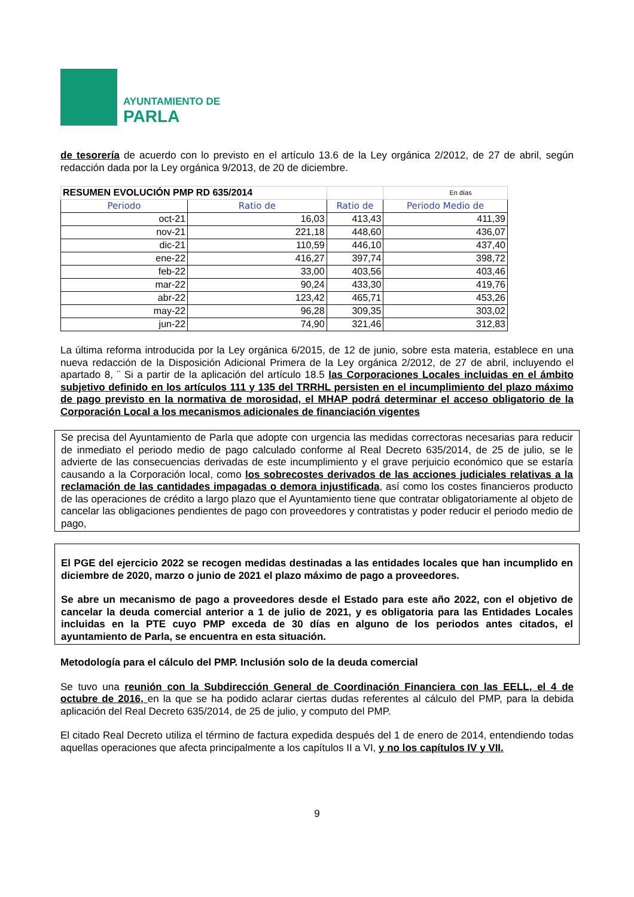AYUNTAMIENTO DE
PARLA
de tesorería de acuerdo con lo previsto en el artículo 13.6 de la Ley orgánica 2/2012, de 27 de abril, según redacción dada por la Ley orgánica 9/2013, de 20 de diciembre.
| RESUMEN EVOLUCIÓN PMP RD 635/2014 | | | En días |
| Periodo | Ratio de | Ratio de | Periodo Medio de |
| oct-21 | 16,03 | 413,43 | 411,39 |
| nov-21 | 221,18 | 448,60 | 436,07 |
| dic-21 | 110,59 | 446,10 | 437,40 |
| ene-22 | 416,27 | 397,74 | 398,72 |
| feb-22 | 33,00 | 403,56 | 403,46 |
| mar-22 | 90,24 | 433,30 | 419,76 |
| abr-22 | 123,42 | 465,71 | 453,26 |
| may-22 | 96,28 | 309,35 | 303,02 |
| jun-22 | 74,90 | 321,46 | 312,83 |
La última reforma introducida por la Ley orgánica 6/2015, de 12 de junio, sobre esta materia, establece en una nueva redacción de la Disposición Adicional Primera de la Ley orgánica 2/2012, de 27 de abril, incluyendo el apartado 8, ¨ Si a partir de la aplicación del artículo 18.5 las Corporaciones Locales incluidas en el ámbito subjetivo definido en los artículos 111 y 135 del TRRHL persisten en el incumplimiento del plazo máximo de pago previsto en la normativa de morosidad, el MHAP podrá determinar el acceso obligatorio de la Corporación Local a los mecanismos adicionales de financiación vigentes
Se precisa del Ayuntamiento de Parla que adopte con urgencia las medidas correctoras necesarias para reducir de inmediato el periodo medio de pago calculado conforme al Real Decreto 635/2014, de 25 de julio, se le advierte de las consecuencias derivadas de este incumplimiento y el grave perjuicio económico que se estaría causando a la Corporación local, como los sobrecostes derivados de las acciones judiciales relativas a la reclamación de las cantidades impagadas o demora injustificada, así como los costes financieros producto de las operaciones de crédito a largo plazo que el Ayuntamiento tiene que contratar obligatoriamente al objeto de cancelar las obligaciones pendientes de pago con proveedores y contratistas y poder reducir el periodo medio de pago,
El PGE del ejercicio 2022 se recogen medidas destinadas a las entidades locales que han incumplido en diciembre de 2020, marzo o junio de 2021 el plazo máximo de pago a proveedores.
Se abre un mecanismo de pago a proveedores desde el Estado para este año 2022, con el objetivo de cancelar la deuda comercial anterior a 1 de julio de 2021, y es obligatoria para las Entidades Locales incluidas en la PTE cuyo PMP exceda de 30 días en alguno de los periodos antes citados, el ayuntamiento de Parla, se encuentra en esta situación.
Metodología para el cálculo del PMP. Inclusión solo de la deuda comercial
Se tuvo una reunión con la Subdirección General de Coordinación Financiera con las EELL, el 4 de octubre de 2016, en la que se ha podido aclarar ciertas dudas referentes al cálculo del PMP, para la debida aplicación del Real Decreto 635/2014, de 25 de julio, y computo del PMP.
El citado Real Decreto utiliza el término de factura expedida después del 1 de enero de 2014, entendiendo todas aquellas operaciones que afecta principalmente a los capítulos II a VI, y no los capítulos IV y VII.
9